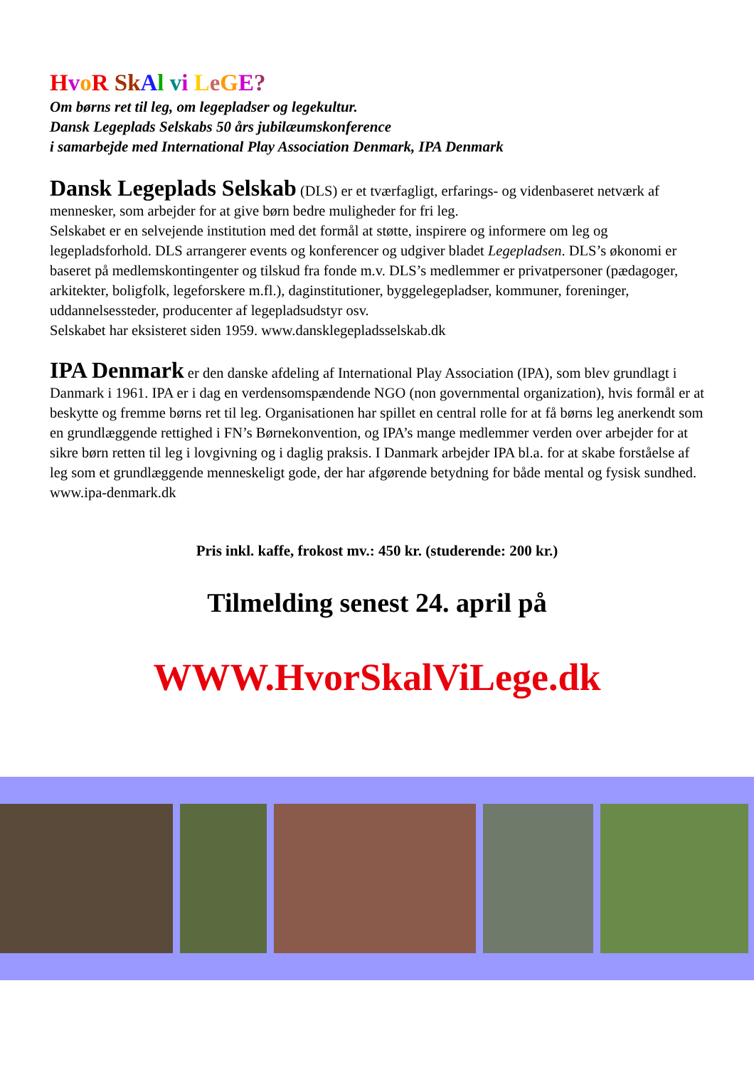HvoR SkAl vi LeGE?
Om børns ret til leg, om legepladser og legekultur.
Dansk Legeplads Selskabs 50 års jubilæumskonference
i samarbejde med International Play Association Denmark, IPA Denmark
Dansk Legeplads Selskab (DLS) er et tværfagligt, erfarings- og videnbaseret netværk af mennesker, som arbejder for at give børn bedre muligheder for fri leg.
Selskabet er en selvejende institution med det formål at støtte, inspirere og informere om leg og legepladsforhold. DLS arrangerer events og konferencer og udgiver bladet Legepladsen. DLS’s økonomi er baseret på medlemskontingenter og tilskud fra fonde m.v. DLS’s medlemmer er privatpersoner (pædagoger, arkitekter, boligfolk, legeforskere m.fl.), daginstitutioner, byggelegepladser, kommuner, foreninger, uddannelsessteder, producenter af legepladsudstyr osv.
Selskabet har eksisteret siden 1959. www.dansklegepladsselskab.dk
IPA Denmark er den danske afdeling af International Play Association (IPA), som blev grundlagt i Danmark i 1961. IPA er i dag en verdensomspændende NGO (non governmental organization), hvis formål er at beskytte og fremme børns ret til leg. Organisationen har spillet en central rolle for at få børns leg anerkendt som en grundlæggende rettighed i FN’s Børnekonvention, og IPA’s mange medlemmer verden over arbejder for at sikre børn retten til leg i lovgivning og i daglig praksis. I Danmark arbejder IPA bl.a. for at skabe forståelse af leg som et grundlæggende menneskeligt gode, der har afgørende betydning for både mental og fysisk sundhed. www.ipa-denmark.dk
Pris inkl. kaffe, frokost mv.: 450 kr. (studerende: 200 kr.)
Tilmelding senest 24. april på
WWW.HvorSkalViLege.dk